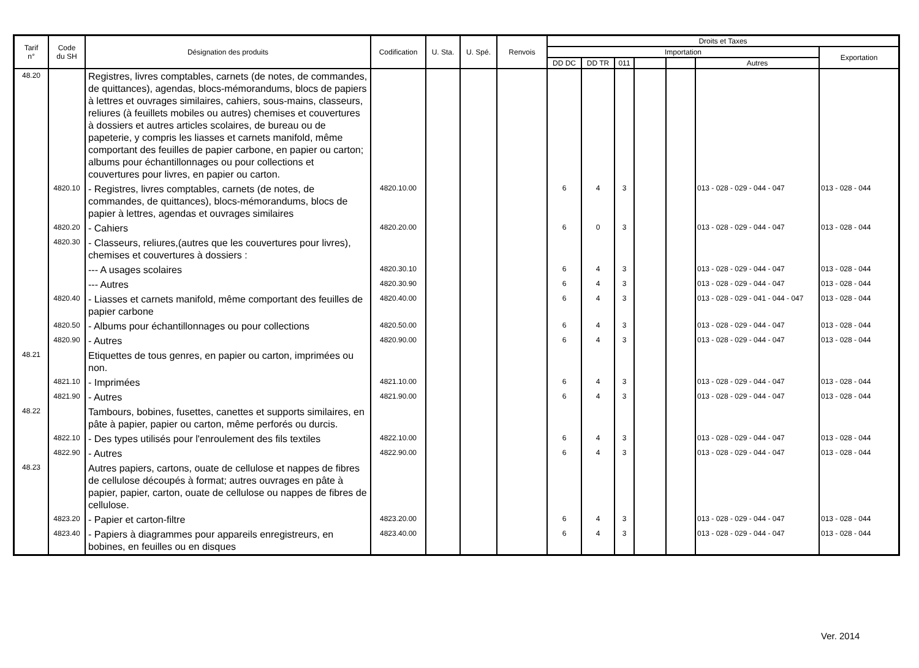| Tarif n° | Code du SH | Désignation des produits | Codification | U. Sta. | U. Spé. | Renvois | Droits et Taxes | | | | | | |
| --- | --- | --- | --- | --- | --- | --- | --- | --- | --- | --- | --- | --- | --- |
| | | | | | | | Importation | | | | | | Exportation |
| | | | | | | | DD DC | DD TR | 011 | | | Autres | |
| 48.20 | | Registres, livres comptables, carnets (de notes, de commandes, de quittances), agendas, blocs-mémorandums, blocs de papiers à lettres et ouvrages similaires, cahiers, sous-mains, classeurs, reliures (à feuillets mobiles ou autres) chemises et couvertures à dossiers et autres articles scolaires, de bureau ou de papeterie, y compris les liasses et carnets manifold, même comportant des feuilles de papier carbone, en papier ou carton; albums pour échantillonnages ou pour collections et couvertures pour livres, en papier ou carton. | | | | | | | | | | | |
| | 4820.10 | - Registres, livres comptables, carnets (de notes, de commandes, de quittances), blocs-mémorandums, blocs de papier à lettres, agendas et ouvrages similaires | 4820.10.00 | | | | 6 | 4 | 3 | | | 013 - 028 - 029 - 044 - 047 | 013 - 028 - 044 |
| | 4820.20 | - Cahiers | 4820.20.00 | | | | 6 | 0 | 3 | | | 013 - 028 - 029 - 044 - 047 | 013 - 028 - 044 |
| | 4820.30 | - Classeurs, reliures,(autres que les couvertures pour livres), chemises et couvertures à dossiers : | | | | | | | | | | | |
| | | --- A usages scolaires | 4820.30.10 | | | | 6 | 4 | 3 | | | 013 - 028 - 029 - 044 - 047 | 013 - 028 - 044 |
| | | --- Autres | 4820.30.90 | | | | 6 | 4 | 3 | | | 013 - 028 - 029 - 044 - 047 | 013 - 028 - 044 |
| | 4820.40 | - Liasses et carnets manifold, même comportant des feuilles de papier carbone | 4820.40.00 | | | | 6 | 4 | 3 | | | 013 - 028 - 029 - 041 - 044 - 047 | 013 - 028 - 044 |
| | 4820.50 | - Albums pour échantillonnages ou pour collections | 4820.50.00 | | | | 6 | 4 | 3 | | | 013 - 028 - 029 - 044 - 047 | 013 - 028 - 044 |
| | 4820.90 | - Autres | 4820.90.00 | | | | 6 | 4 | 3 | | | 013 - 028 - 029 - 044 - 047 | 013 - 028 - 044 |
| 48.21 | | Etiquettes de tous genres, en papier ou carton, imprimées ou non. | | | | | | | | | | | |
| | 4821.10 | - Imprimées | 4821.10.00 | | | | 6 | 4 | 3 | | | 013 - 028 - 029 - 044 - 047 | 013 - 028 - 044 |
| | 4821.90 | - Autres | 4821.90.00 | | | | 6 | 4 | 3 | | | 013 - 028 - 029 - 044 - 047 | 013 - 028 - 044 |
| 48.22 | | Tambours, bobines, fusettes, canettes et supports similaires, en pâte à papier, papier ou carton, même perforés ou durcis. | | | | | | | | | | | |
| | 4822.10 | - Des types utilisés pour l'enroulement des fils textiles | 4822.10.00 | | | | 6 | 4 | 3 | | | 013 - 028 - 029 - 044 - 047 | 013 - 028 - 044 |
| | 4822.90 | - Autres | 4822.90.00 | | | | 6 | 4 | 3 | | | 013 - 028 - 029 - 044 - 047 | 013 - 028 - 044 |
| 48.23 | | Autres papiers, cartons, ouate de cellulose et nappes de fibres de cellulose découpés à format; autres ouvrages en pâte à papier, papier, carton, ouate de cellulose ou nappes de fibres de cellulose. | | | | | | | | | | | |
| | 4823.20 | - Papier et carton-filtre | 4823.20.00 | | | | 6 | 4 | 3 | | | 013 - 028 - 029 - 044 - 047 | 013 - 028 - 044 |
| | 4823.40 | - Papiers à diagrammes pour appareils enregistreurs, en bobines, en feuilles ou en disques | 4823.40.00 | | | | 6 | 4 | 3 | | | 013 - 028 - 029 - 044 - 047 | 013 - 028 - 044 |
Ver. 2014